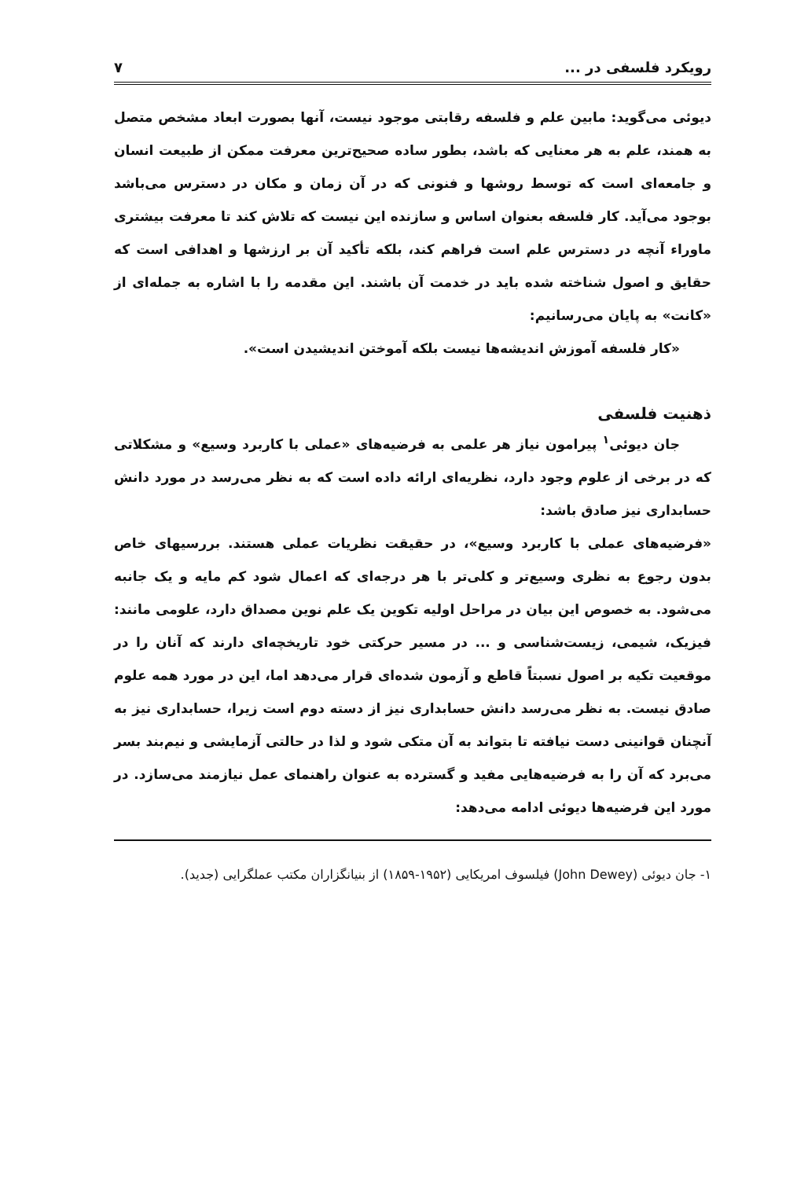رویکرد فلسفی در ... ۷
دیوئی می‌گوید: مابین علم و فلسفه رقابتی موجود نیست، آنها بصورت ابعاد مشخص متصل به همند، علم به هر معنایی که باشد، بطور ساده صحیح‌ترین معرفت ممکن از طبیعت انسان و جامعه‌ای است که توسط روشها و فنونی که در آن زمان و مکان در دسترس می‌باشد بوجود می‌آید. کار فلسفه بعنوان اساس و سازنده این نیست که تلاش کند تا معرفت بیشتری ماوراء آنچه در دسترس علم است فراهم کند، بلکه تأکید آن بر ارزشها و اهدافی است که حقایق و اصول شناخته شده باید در خدمت آن باشند. این مقدمه را با اشاره به جمله‌ای از «کانت» به پایان می‌رسانیم:
«کار فلسفه آموزش اندیشه‌ها نیست بلکه آموختن اندیشیدن است».
ذهنیت فلسفی
جان دیوئی<sup>۱</sup> پیرامون نیاز هر علمی به فرضیه‌های «عملی با کاربرد وسیع» و مشکلاتی که در برخی از علوم وجود دارد، نظریه‌ای ارائه داده است که به نظر می‌رسد در مورد دانش حسابداری نیز صادق باشد:
«فرضیه‌های عملی با کاربرد وسیع»، در حقیقت نظریات عملی هستند. بررسیهای خاص بدون رجوع به نظری وسیع‌تر و کلی‌تر با هر درجه‌ای که اعمال شود کم مایه و یک جانبه می‌شود. به خصوص این بیان در مراحل اولیه تکوین یک علم نوین مصداق دارد، علومی مانند: فیزیک، شیمی، زیست‌شناسی و ... در مسیر حرکتی خود تاریخچه‌ای دارند که آنان را در موقعیت تکیه بر اصول نسبتاً قاطع و آزمون شده‌ای قرار می‌دهد اما، این در مورد همه علوم صادق نیست. به نظر می‌رسد دانش حسابداری نیز از دسته دوم است زیرا، حسابداری نیز به آنچنان قوانینی دست نیافته تا بتواند به آن متکی شود و لذا در حالتی آزمایشی و نیم‌بند بسر می‌برد که آن را به فرضیه‌هایی مفید و گسترده به عنوان راهنمای عمل نیازمند می‌سازد. در مورد این فرضیه‌ها دیوئی ادامه می‌دهد:
۱- جان دیوئی (John Dewey) فیلسوف امریکایی (۱۹۵۲-۱۸۵۹) از بنیانگزاران مکتب عملگرایی (جدید).